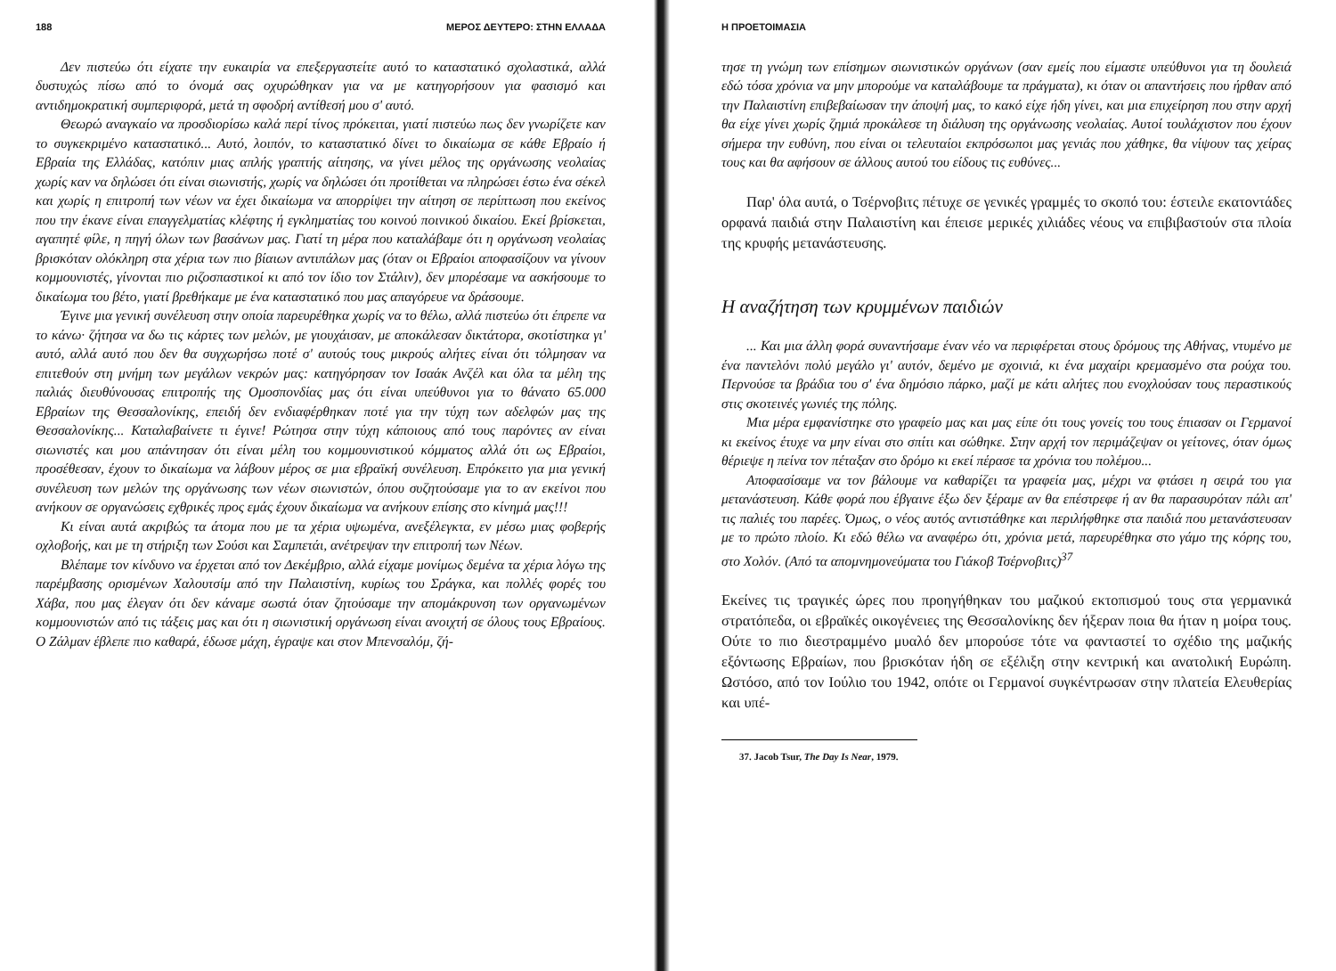188 ΜΕΡΟΣ ΔΕΥΤΕΡΟ: ΣΤΗΝ ΕΛΛΑΔΑ
Δεν πιστεύω ότι είχατε την ευκαιρία να επεξεργαστείτε αυτό το καταστατικό σχολαστικά, αλλά δυστυχώς πίσω από το όνομά σας οχυρώθηκαν για να με κατηγορήσουν για φασισμό και αντιδημοκρατική συμπεριφορά, μετά τη σφοδρή αντίθεσή μου σ' αυτό.
Θεωρώ αναγκαίο να προσδιορίσω καλά περί τίνος πρόκειται, γιατί πιστεύω πως δεν γνωρίζετε καν το συγκεκριμένο καταστατικό... Αυτό, λοιπόν, το καταστατικό δίνει το δικαίωμα σε κάθε Εβραίο ή Εβραία της Ελλάδας, κατόπιν μιας απλής γραπτής αίτησης, να γίνει μέλος της οργάνωσης νεολαίας χωρίς καν να δηλώσει ότι είναι σιωνιστής, χωρίς να δηλώσει ότι προτίθεται να πληρώσει έστω ένα σέκελ και χωρίς η επιτροπή των νέων να έχει δικαίωμα να απορρίψει την αίτηση σε περίπτωση που εκείνος που την έκανε είναι επαγγελματίας κλέφτης ή εγκληματίας του κοινού ποινικού δικαίου. Εκεί βρίσκεται, αγαπητέ φίλε, η πηγή όλων των βασάνων μας. Γιατί τη μέρα που καταλάβαμε ότι η οργάνωση νεολαίας βρισκόταν ολόκληρη στα χέρια των πιο βίαιων αντιπάλων μας (όταν οι Εβραίοι αποφασίζουν να γίνουν κομμουνιστές, γίνονται πιο ριζοσπαστικοί κι από τον ίδιο τον Στάλιν), δεν μπορέσαμε να ασκήσουμε το δικαίωμα του βέτο, γιατί βρεθήκαμε με ένα καταστατικό που μας απαγόρευε να δράσουμε.
Έγινε μια γενική συνέλευση στην οποία παρευρέθηκα χωρίς να το θέλω, αλλά πιστεύω ότι έπρεπε να το κάνω· ζήτησα να δω τις κάρτες των μελών, με γιουχάισαν, με αποκάλεσαν δικτάτορα, σκοτίστηκα γι' αυτό, αλλά αυτό που δεν θα συγχωρήσω ποτέ σ' αυτούς τους μικρούς αλήτες είναι ότι τόλμησαν να επιτεθούν στη μνήμη των μεγάλων νεκρών μας: κατηγόρησαν τον Ισαάκ Ανζέλ και όλα τα μέλη της παλιάς διευθύνουσας επιτροπής της Ομοσπονδίας μας ότι είναι υπεύθυνοι για το θάνατο 65.000 Εβραίων της Θεσσαλονίκης, επειδή δεν ενδιαφέρθηκαν ποτέ για την τύχη των αδελφών μας της Θεσσαλονίκης... Καταλαβαίνετε τι έγινε! Ρώτησα στην τύχη κάποιους από τους παρόντες αν είναι σιωνιστές και μου απάντησαν ότι είναι μέλη του κομμουνιστικού κόμματος αλλά ότι ως Εβραίοι, προσέθεσαν, έχουν το δικαίωμα να λάβουν μέρος σε μια εβραϊκή συνέλευση. Επρόκειτο για μια γενική συνέλευση των μελών της οργάνωσης των νέων σιωνιστών, όπου συζητούσαμε για το αν εκείνοι που ανήκουν σε οργανώσεις εχθρικές προς εμάς έχουν δικαίωμα να ανήκουν επίσης στο κίνημά μας!!!
Κι είναι αυτά ακριβώς τα άτομα που με τα χέρια υψωμένα, ανεξέλεγκτα, εν μέσω μιας φοβερής οχλοβοής, και με τη στήριξη των Σούσι και Σαμπετάι, ανέτρεψαν την επιτροπή των Νέων.
Βλέπαμε τον κίνδυνο να έρχεται από τον Δεκέμβριο, αλλά είχαμε μονίμως δεμένα τα χέρια λόγω της παρέμβασης ορισμένων Χαλουτσίμ από την Παλαιστίνη, κυρίως του Σράγκα, και πολλές φορές του Χάβα, που μας έλεγαν ότι δεν κάναμε σωστά όταν ζητούσαμε την απομάκρυνση των οργανωμένων κομμουνιστών από τις τάξεις μας και ότι η σιωνιστική οργάνωση είναι ανοιχτή σε όλους τους Εβραίους. Ο Ζάλμαν έβλεπε πιο καθαρά, έδωσε μάχη, έγραψε και στον Μπενσαλόμ, ζή-
Η ΠΡΟΕΤΟΙΜΑΣΙΑ
τησε τη γνώμη των επίσημων σιωνιστικών οργάνων (σαν εμείς που είμαστε υπεύθυνοι για τη δουλειά εδώ τόσα χρόνια να μην μπορούμε να καταλάβουμε τα πράγματα), κι όταν οι απαντήσεις που ήρθαν από την Παλαιστίνη επιβεβαίωσαν την άποψή μας, το κακό είχε ήδη γίνει, και μια επιχείρηση που στην αρχή θα είχε γίνει χωρίς ζημιά προκάλεσε τη διάλυση της οργάνωσης νεολαίας. Αυτοί τουλάχιστον που έχουν σήμερα την ευθύνη, που είναι οι τελευταίοι εκπρόσωποι μας γενιάς που χάθηκε, θα νίψουν τας χείρας τους και θα αφήσουν σε άλλους αυτού του είδους τις ευθύνες...
Παρ' όλα αυτά, ο Τσέρνοβιτς πέτυχε σε γενικές γραμμές το σκοπό του: έστειλε εκατοντάδες ορφανά παιδιά στην Παλαιστίνη και έπεισε μερικές χιλιάδες νέους να επιβιβαστούν στα πλοία της κρυφής μετανάστευσης.
Η αναζήτηση των κρυμμένων παιδιών
... Και μια άλλη φορά συναντήσαμε έναν νέο να περιφέρεται στους δρόμους της Αθήνας, ντυμένο με ένα παντελόνι πολύ μεγάλο γι' αυτόν, δεμένο με σχοινιά, κι ένα μαχαίρι κρεμασμένο στα ρούχα του. Περνούσε τα βράδια του σ' ένα δημόσιο πάρκο, μαζί με κάτι αλήτες που ενοχλούσαν τους περαστικούς στις σκοτεινές γωνιές της πόλης.
Μια μέρα εμφανίστηκε στο γραφείο μας και μας είπε ότι τους γονείς του τους έπιασαν οι Γερμανοί κι εκείνος έτυχε να μην είναι στο σπίτι και σώθηκε. Στην αρχή τον περιμάζεψαν οι γείτονες, όταν όμως θέριεψε η πείνα τον πέταξαν στο δρόμο κι εκεί πέρασε τα χρόνια του πολέμου...
Αποφασίσαμε να τον βάλουμε να καθαρίζει τα γραφεία μας, μέχρι να φτάσει η σειρά του για μετανάστευση. Κάθε φορά που έβγαινε έξω δεν ξέραμε αν θα επέστρεφε ή αν θα παρασυρόταν πάλι απ' τις παλιές του παρέες. Όμως, ο νέος αυτός αντιστάθηκε και περιλήφθηκε στα παιδιά που μετανάστευσαν με το πρώτο πλοίο. Κι εδώ θέλω να αναφέρω ότι, χρόνια μετά, παρευρέθηκα στο γάμο της κόρης του, στο Χολόν. (Από τα απομνημονεύματα του Γιάκοβ Τσέρνοβιτς)<sup>37</sup>
Εκείνες τις τραγικές ώρες που προηγήθηκαν του μαζικού εκτοπισμού τους στα γερμανικά στρατόπεδα, οι εβραϊκές οικογένειες της Θεσσαλονίκης δεν ήξεραν ποια θα ήταν η μοίρα τους. Ούτε το πιο διεστραμμένο μυαλό δεν μπορούσε τότε να φανταστεί το σχέδιο της μαζικής εξόντωσης Εβραίων, που βρισκόταν ήδη σε εξέλιξη στην κεντρική και ανατολική Ευρώπη. Ωστόσο, από τον Ιούλιο του 1942, οπότε οι Γερμανοί συγκέντρωσαν στην πλατεία Ελευθερίας και υπέ-
37. Jacob Tsur, The Day Is Near, 1979.